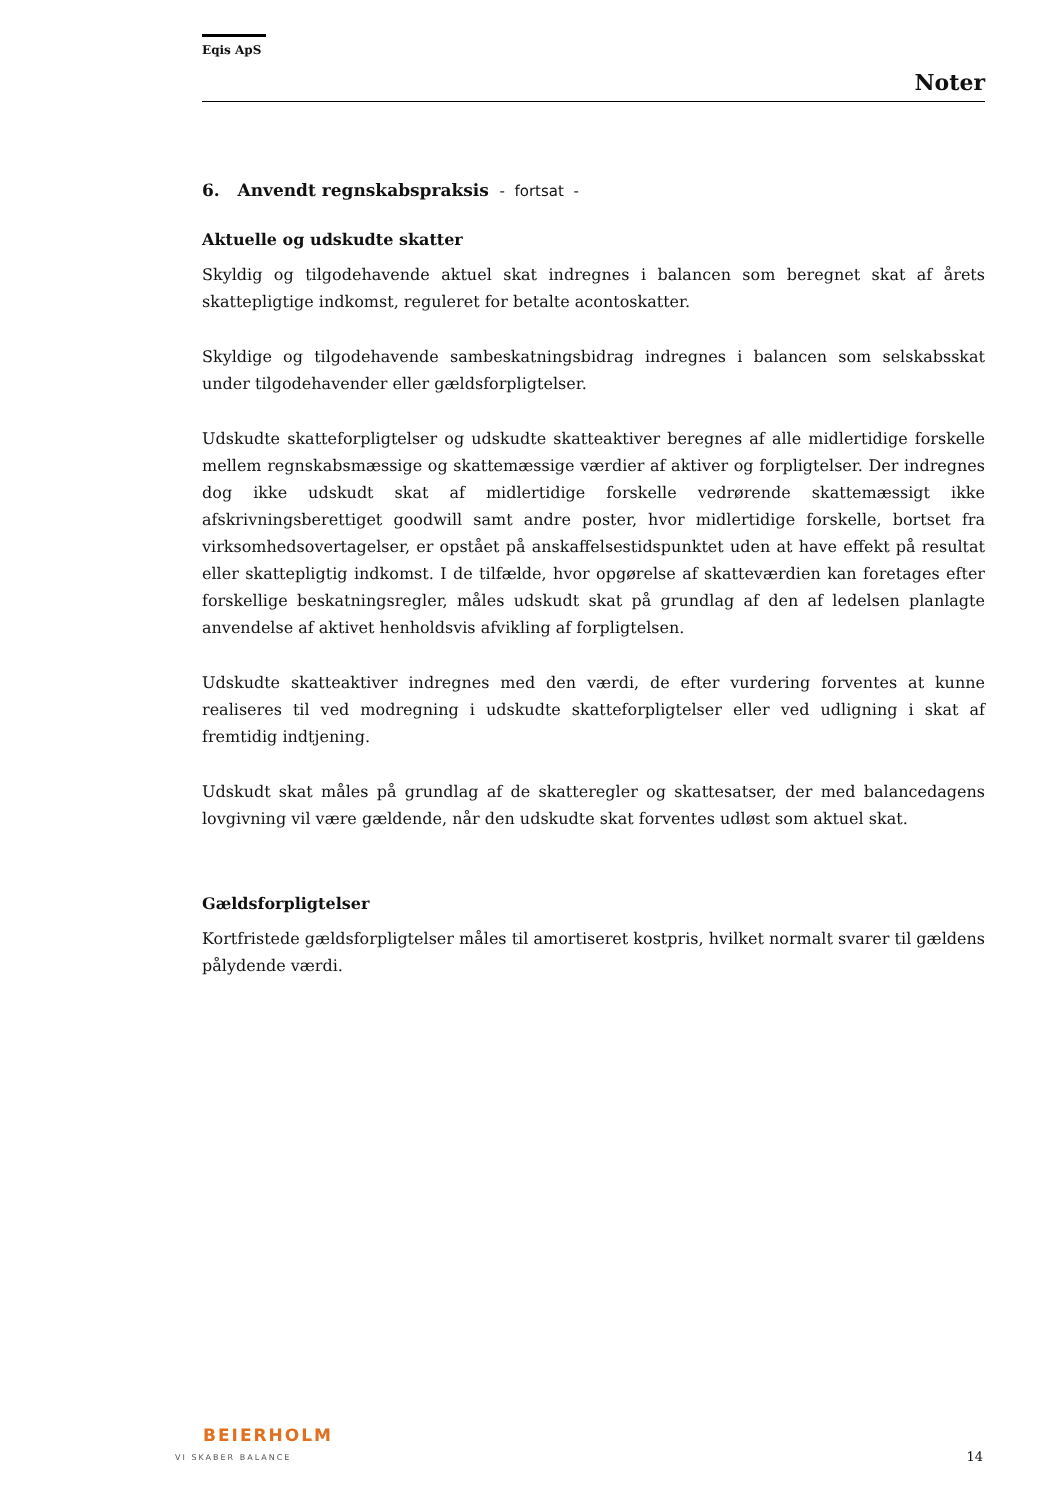Eqis ApS
Noter
6. Anvendt regnskabspraksis - fortsat -
Aktuelle og udskudte skatter
Skyldig og tilgodehavende aktuel skat indregnes i balancen som beregnet skat af årets skattepligtige indkomst, reguleret for betalte acontoskatter.
Skyldige og tilgodehavende sambeskatningsbidrag indregnes i balancen som selskabsskat under tilgodehavender eller gældsforpligtelser.
Udskudte skatteforpligtelser og udskudte skatteaktiver beregnes af alle midlertidige forskelle mellem regnskabsmæssige og skattemæssige værdier af aktiver og forpligtelser. Der indregnes dog ikke udskudt skat af midlertidige forskelle vedrørende skattemæssigt ikke afskrivningsberettiget goodwill samt andre poster, hvor midlertidige forskelle, bortset fra virksomhedsovertagelser, er opstået på anskaffelsestidspunktet uden at have effekt på resultat eller skattepligtig indkomst. I de tilfælde, hvor opgørelse af skatteværdien kan foretages efter forskellige beskatningsregler, måles udskudt skat på grundlag af den af ledelsen planlagte anvendelse af aktivet henholdsvis afvikling af forpligtelsen.
Udskudte skatteaktiver indregnes med den værdi, de efter vurdering forventes at kunne realiseres til ved modregning i udskudte skatteforpligtelser eller ved udligning i skat af fremtidig indtjening.
Udskudt skat måles på grundlag af de skatteregler og skattesatser, der med balancedagens lovgivning vil være gældende, når den udskudte skat forventes udløst som aktuel skat.
Gældsforpligtelser
Kortfristede gældsforpligtelser måles til amortiseret kostpris, hvilket normalt svarer til gældens pålydende værdi.
BEIERHOLM
VI SKABER BALANCE
14